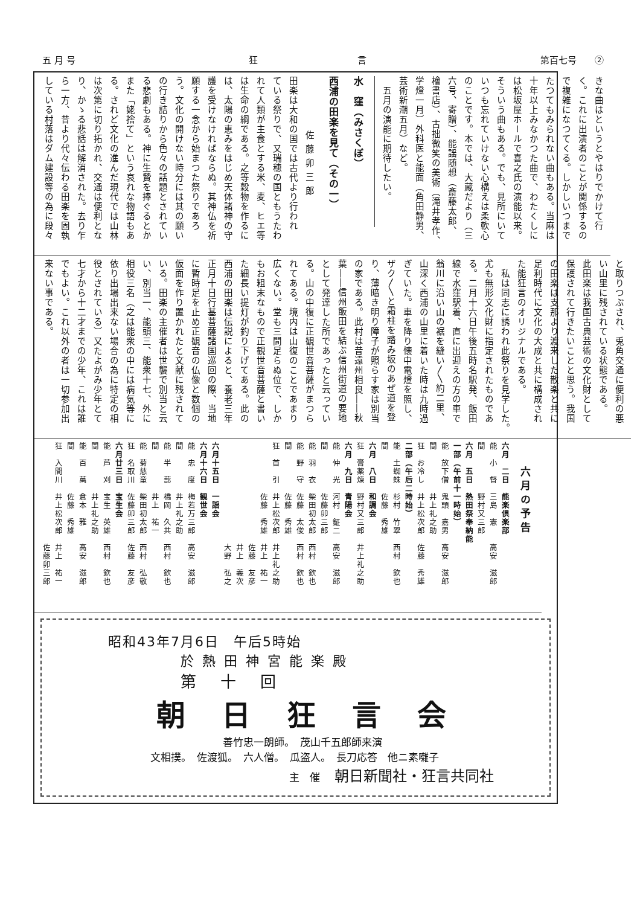五 月 号 狂　　　　　　　　　　　言 第百七号　　②
きな曲はというとやはりでかけて行
く。これに出演者のことが関係するの
で複雑になつてくる。しかしいつまで
たつてもみられない曲もある。当麻は
十年以上みなかつた曲で、わたくしに
は松坂屋ホールで喜之氏の演能以来。
そういう曲もある。でも、見所にいて
いつも忘れていけない心構えは柔軟心
のことです。本では、大蔵だより（三
六号、寄贈）、能謡随想（斎藤太郎、
檜書店）、古拙微笑の美術（滝井孝作、
学燈一月）外科医と能面（角田静男、
芸術新潮五月）など。
　五月の演能に期待したい。
水　窪（みさくぼ）
西浦の田楽を見て（その一）
佐藤卯三郎
田楽は大和の国では古代より行われ
ている祭りで、又瑞穂の国ともうたわ
れて人類が主食とする米、麦、ヒエ等
は生命の綱である。之等穀物を作るに
は、太陽の恵みをはじめ天体諸神の守
護を受けなければならぬ。其神仏を祈
願する一念から始まつた祭りであろ
う。文化の開けない時分には其の願い
の行き詰りから色々の話題とされてい
る悲劇もある。神に生贄を捧ぐるとか
また「姥捨て」という哀れな物語もあ
る。されど文化の進んだ現代では山林
は次第に切り拓かれ、交通は便利とな
り、かゝる悲話は解消された。去り乍
ら一方、昔より代々伝わる田楽を固執
している村落はダム建設等の為に段々
と取りつぶされ、兎角交通に便利の悪
い山里に残されている状態である。
此田楽は我国古典芸術の文化財として
保護されて行きたいことと思う。我国
の田楽は支那より渡来した散楽と共に
足利時代に文化の大成と共に構成され
た能狂言のオリジナルである。
　私は同志に誘われ此祭りを見学した。
尤も無形文化財に指定されたものであ
る。二月十六日午後五時名駅発、飯田
線で水窪駅着、直に出迎えの方の車で
翁川に沿い山の裾を縫い〳〵約二里、
山深く西浦の山里に着いた時は九時過
ぎていた。車を降り懐中電燈を照し、
ザク〳〵と霜柱を踏み坂のあぜ道を登
り、薄暗き明り障子が照らす家は別当
の家である。此村は昔遠州相良――秋
葉――信州飯田を結ぶ信州街道の要地
として発達した所であったと云ってい
る。山の中復に正観世音菩薩がまつら
れてある。境内は山復のことであまり
広くない。堂も三間足らぬ位で、しか
もお粗末なもので正観世音菩薩と書い
た細長い提灯が釣り下げてある。此の
西浦の田楽は伝説によると、養老三年
正月十日行基菩薩諸国巡回の際、当地
に暫時足を止め正観音の仏像と数個の
仮面を作り置かれたと文献に残されて
いる。田楽の主催者は世襲で別当と云
い、別当一、能頭三、能衆十七、外に
相役三名（之は能衆の中には病気等に
依り出場出来ない場合の為に特定の相
役とされている）又たよがみ少年とて
七才から十二才までの少年、これは誰
でもよい。これ以外の者は一切参加出
来ない事である。
六月の予告
六月　二日　能楽倶楽部
能　小　督　三島　憲　　高安　滋郎
間　　　　　野村又三郎
六月　五日　熱田祭奉納能
一部（午前十一時始）
能　放下僧　鬼頭　嘉男　高安　滋郎
間　　　　　井上礼之助
狂　お冷し　井上松次郎　佐藤　秀雄
二部（午后二時始）
能　土蜘蛛　杉村　竹翠　西村　欽也
間　　　　　佐藤　秀雄
六月　八日　和調会
狂　膏薬煉　野村又三郎　井上礼之助
六月　九日　青陽会
能　仲　光　河村　鉦二　高安　滋郎
間　　　　　佐藤卯三郎
能　羽　衣　柴田初太郎　西村　欽也
能　野　守　佐藤　太俊　西村　欽也
間　　　　　佐藤　秀雄
狂　首　引　井上松次郎　井上礼之助
　　　　　　佐藤　秀雄　井上　祐一
　　　　　　　　　　　　佐藤　友彦
　　　　　　　　　　　　井上　義次
　　　　　　　　　　　　大野　弘之
六月十五日　一謡会
六月十六日　観世会
能　忠　度　梅若万三郎　高安　滋郎
間　　　　　井上礼之助
能　半　蔀　橋岡　久共　西村　欽也
間　　　　　井上　祐一
能　菊慈童　柴田初太郎　西村　弘敬
狂　名取川　佐藤卯三郎　佐藤　友彦
六月廿三日　宝生会
能　芦　刈　宝生　英雄　西村　欽也
間　　　　　井上礼之助
能　百　萬　倉本　雅　　高安　滋郎
間　　　　　佐藤　秀雄
狂　入間川　井上松次郎　井上　祐一
　　　　　　　　　　　　佐藤卯三郎
昭和43年7月6日　午后5時始
於熱田神宮能楽殿
第十回
朝日狂言会
善竹忠一朗師。　茂山千五郎師来演
文相撲。　佐渡狐。　六人僧。　瓜盗人。　長刀応答　他ニ素囃子
主　催　朝日新聞社・狂言共同社